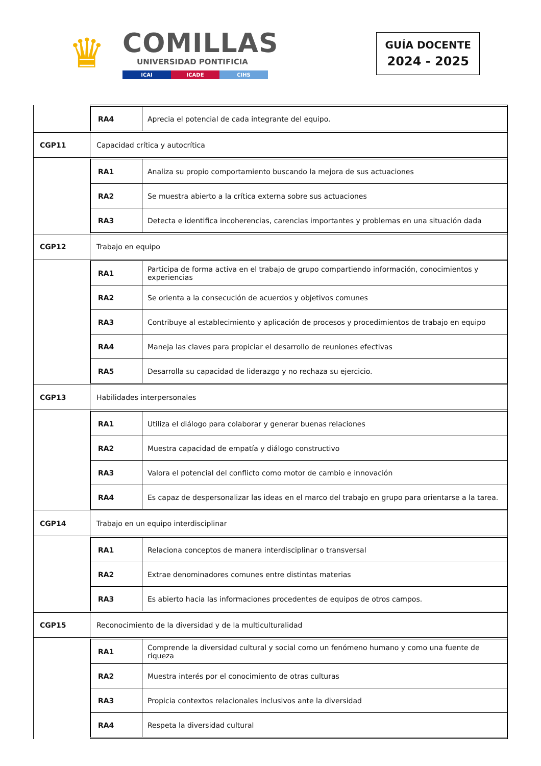♛
COMILLAS
UNIVERSIDAD PONTIFICIA
ICAI ICADE CIHS
GUÍA DOCENTE
2024 - 2025
| | / RA4 / Aprecia el potencial de cada integrante del equipo. / |
| CGP11 | Capacidad crítica y autocrítica |
| | / RA1 / Analiza su propio comportamiento buscando la mejora de sus actuaciones / / RA2 / Se muestra abierto a la crítica externa sobre sus actuaciones / / RA3 / Detecta e identifica incoherencias, carencias importantes y problemas en una situación dada / |
| CGP12 | Trabajo en equipo |
| | / RA1 / Participa de forma activa en el trabajo de grupo compartiendo información, conocimientos y experiencias / / RA2 / Se orienta a la consecución de acuerdos y objetivos comunes / / RA3 / Contribuye al establecimiento y aplicación de procesos y procedimientos de trabajo en equipo / / RA4 / Maneja las claves para propiciar el desarrollo de reuniones efectivas / / RA5 / Desarrolla su capacidad de liderazgo y no rechaza su ejercicio. / |
| CGP13 | Habilidades interpersonales |
| | / RA1 / Utiliza el diálogo para colaborar y generar buenas relaciones / / RA2 / Muestra capacidad de empatía y diálogo constructivo / / RA3 / Valora el potencial del conflicto como motor de cambio e innovación / / RA4 / Es capaz de despersonalizar las ideas en el marco del trabajo en grupo para orientarse a la tarea. / |
| CGP14 | Trabajo en un equipo interdisciplinar |
| | / RA1 / Relaciona conceptos de manera interdisciplinar o transversal / / RA2 / Extrae denominadores comunes entre distintas materias / / RA3 / Es abierto hacia las informaciones procedentes de equipos de otros campos. / |
| CGP15 | Reconocimiento de la diversidad y de la multiculturalidad |
| | / RA1 / Comprende la diversidad cultural y social como un fenómeno humano y como una fuente de riqueza / / RA2 / Muestra interés por el conocimiento de otras culturas / / RA3 / Propicia contextos relacionales inclusivos ante la diversidad / / RA4 / Respeta la diversidad cultural / |